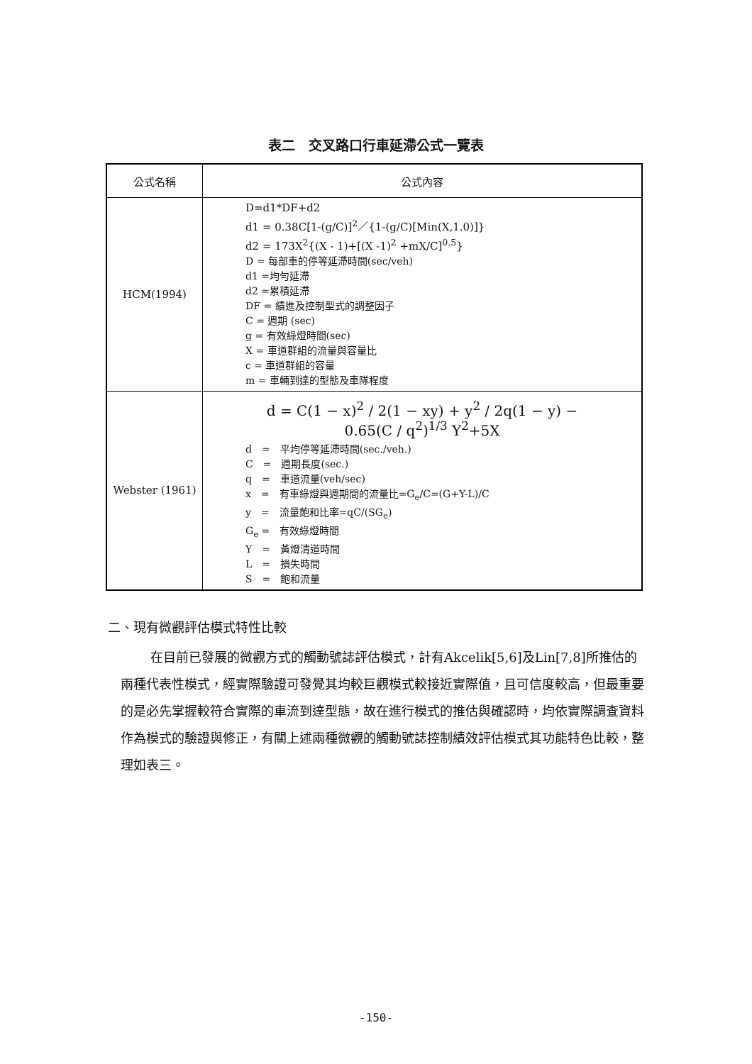表二　交叉路口行車延滯公式一覽表
| 公式名稱 | 公式內容 |
| --- | --- |
| HCM(1994) | D=d1*DF+d2 d1 = 0.38C[1-(g/C)]<sup>2</sup>／{1-(g/C)[Min(X,1.0)]} d2 = 173X<sup>2</sup>{(X - 1)+[(X -1)<sup>2</sup> +mX/C]<sup>0.5</sup>} D = 每部車的停等延滯時間(sec/veh) d1 =均勻延滯 d2 =累積延滯 DF = 績進及控制型式的調整因子 C = 週期 (sec) g = 有效綠燈時間(sec) X = 車道群組的流量與容量比 c = 車道群組的容量 m = 車輛到達的型態及車隊程度 |
| Webster (1961) | d = C(1 − x)<sup>2</sup> / 2(1 − xy) + y<sup>2</sup> / 2q(1 − y) − 0.65(C / q<sup>2</sup>)<sup>1/3</sup> Y<sup>2</sup>+5X d = 平均停等延滯時間(sec./veh.) C = 週期長度(sec.) q = 車道流量(veh/sec) x = 有車綠燈與週期間的流量比=G<sub>e</sub>/C=(G+Y-L)/C y = 流量飽和比率=qC/(SG<sub>e</sub>) G<sub>e</sub> = 有效綠燈時間 Y = 黃燈清道時間 L = 損失時間 S = 飽和流量 |
二、現有微觀評估模式特性比較
在目前已發展的微觀方式的觸動號誌評估模式，計有Akcelik[5,6]及Lin[7,8]所推估的兩種代表性模式，經實際驗證可發覺其均較巨觀模式較接近實際值，且可信度較高，但最重要的是必先掌握較符合實際的車流到達型態，故在進行模式的推估與確認時，均依實際調查資料作為模式的驗證與修正，有關上述兩種微觀的觸動號誌控制績效評估模式其功能特色比較，整理如表三。
-150-